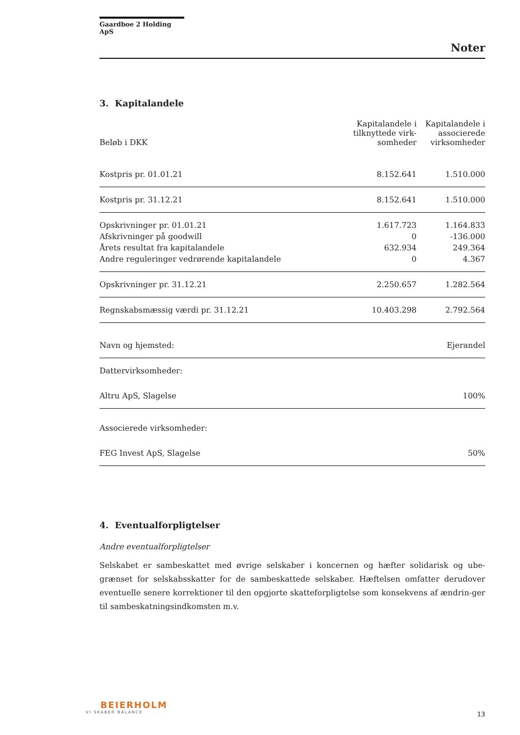Gaardboe 2 Holding ApS
Noter
3. Kapitalandele
| Beløb i DKK | Kapitalandele i tilknyttede virk-somheder | Kapitalandele i associerede virksomheder |
| --- | --- | --- |
| Kostpris pr. 01.01.21 | 8.152.641 | 1.510.000 |
| Kostpris pr. 31.12.21 | 8.152.641 | 1.510.000 |
| Opskrivninger pr. 01.01.21 | 1.617.723 | 1.164.833 |
| Afskrivninger på goodwill | 0 | -136.000 |
| Årets resultat fra kapitalandele | 632.934 | 249.364 |
| Andre reguleringer vedrørende kapitalandele | 0 | 4.367 |
| Opskrivninger pr. 31.12.21 | 2.250.657 | 1.282.564 |
| Regnskabsmæssig værdi pr. 31.12.21 | 10.403.298 | 2.792.564 |
| Navn og hjemsted: | Ejerandel |
| Dattervirksomheder: | |
| Altru ApS, Slagelse | 100% |
| Associerede virksomheder: | |
| FEG Invest ApS, Slagelse | 50% |
4. Eventualforpligtelser
Andre eventualforpligtelser
Selskabet er sambeskattet med øvrige selskaber i koncernen og hæfter solidarisk og ube-grænset for selskabsskatter for de sambeskattede selskaber. Hæftelsen omfatter derudover eventuelle senere korrektioner til den opgjorte skatteforpligtelse som konsekvens af ændrin-ger til sambeskatningsindkomsten m.v.
BEIERHOLM
VI SKABER BALANCE
13